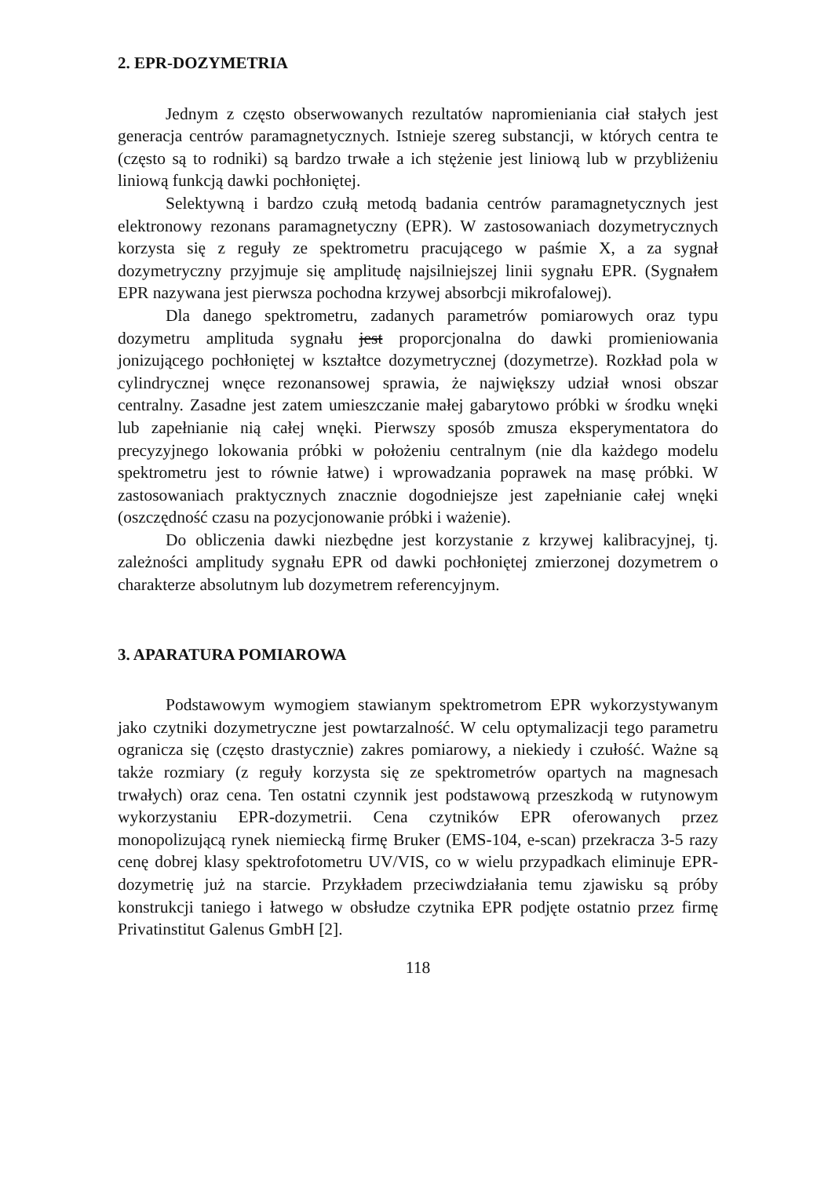2. EPR-DOZYMETRIA
Jednym z często obserwowanych rezultatów napromieniania ciał stałych jest generacja centrów paramagnetycznych. Istnieje szereg substancji, w których centra te (często są to rodniki) są bardzo trwałe a ich stężenie jest liniową lub w przybliżeniu liniową funkcją dawki pochłoniętej.
Selektywną i bardzo czułą metodą badania centrów paramagnetycznych jest elektronowy rezonans paramagnetyczny (EPR). W zastosowaniach dozymetrycznych korzysta się z reguły ze spektrometru pracującego w paśmie X, a za sygnał dozymetryczny przyjmuje się amplitudę najsilniejszej linii sygnału EPR. (Sygnałem EPR nazywana jest pierwsza pochodna krzywej absorbcji mikrofalowej).
Dla danego spektrometru, zadanych parametrów pomiarowych oraz typu dozymetru amplituda sygnału jest proporcjonalna do dawki promieniowania jonizującego pochłoniętej w kształtce dozymetrycznej (dozymetrze). Rozkład pola w cylindrycznej wnęce rezonansowej sprawia, że największy udział wnosi obszar centralny. Zasadne jest zatem umieszczanie małej gabarytowo próbki w środku wnęki lub zapełnianie nią całej wnęki. Pierwszy sposób zmusza eksperymentatora do precyzyjnego lokowania próbki w położeniu centralnym (nie dla każdego modelu spektrometru jest to równie łatwe) i wprowadzania poprawek na masę próbki. W zastosowaniach praktycznych znacznie dogodniejsze jest zapełnianie całej wnęki (oszczędność czasu na pozycjonowanie próbki i ważenie).
Do obliczenia dawki niezbędne jest korzystanie z krzywej kalibracyjnej, tj. zależności amplitudy sygnału EPR od dawki pochłoniętej zmierzonej dozymetrem o charakterze absolutnym lub dozymetrem referencyjnym.
3. APARATURA POMIAROWA
Podstawowym wymogiem stawianym spektrometrom EPR wykorzystywanym jako czytniki dozymetryczne jest powtarzalność. W celu optymalizacji tego parametru ogranicza się (często drastycznie) zakres pomiarowy, a niekiedy i czułość. Ważne są także rozmiary (z reguły korzysta się ze spektrometrów opartych na magnesach trwałych) oraz cena. Ten ostatni czynnik jest podstawową przeszkodą w rutynowym wykorzystaniu EPR-dozymetrii. Cena czytników EPR oferowanych przez monopolizującą rynek niemiecką firmę Bruker (EMS-104, e-scan) przekracza 3-5 razy cenę dobrej klasy spektrofotometru UV/VIS, co w wielu przypadkach eliminuje EPR-dozymetrię już na starcie. Przykładem przeciwdziałania temu zjawisku są próby konstrukcji taniego i łatwego w obsłudze czytnika EPR podjęte ostatnio przez firmę Privatinstitut Galenus GmbH [2].
118